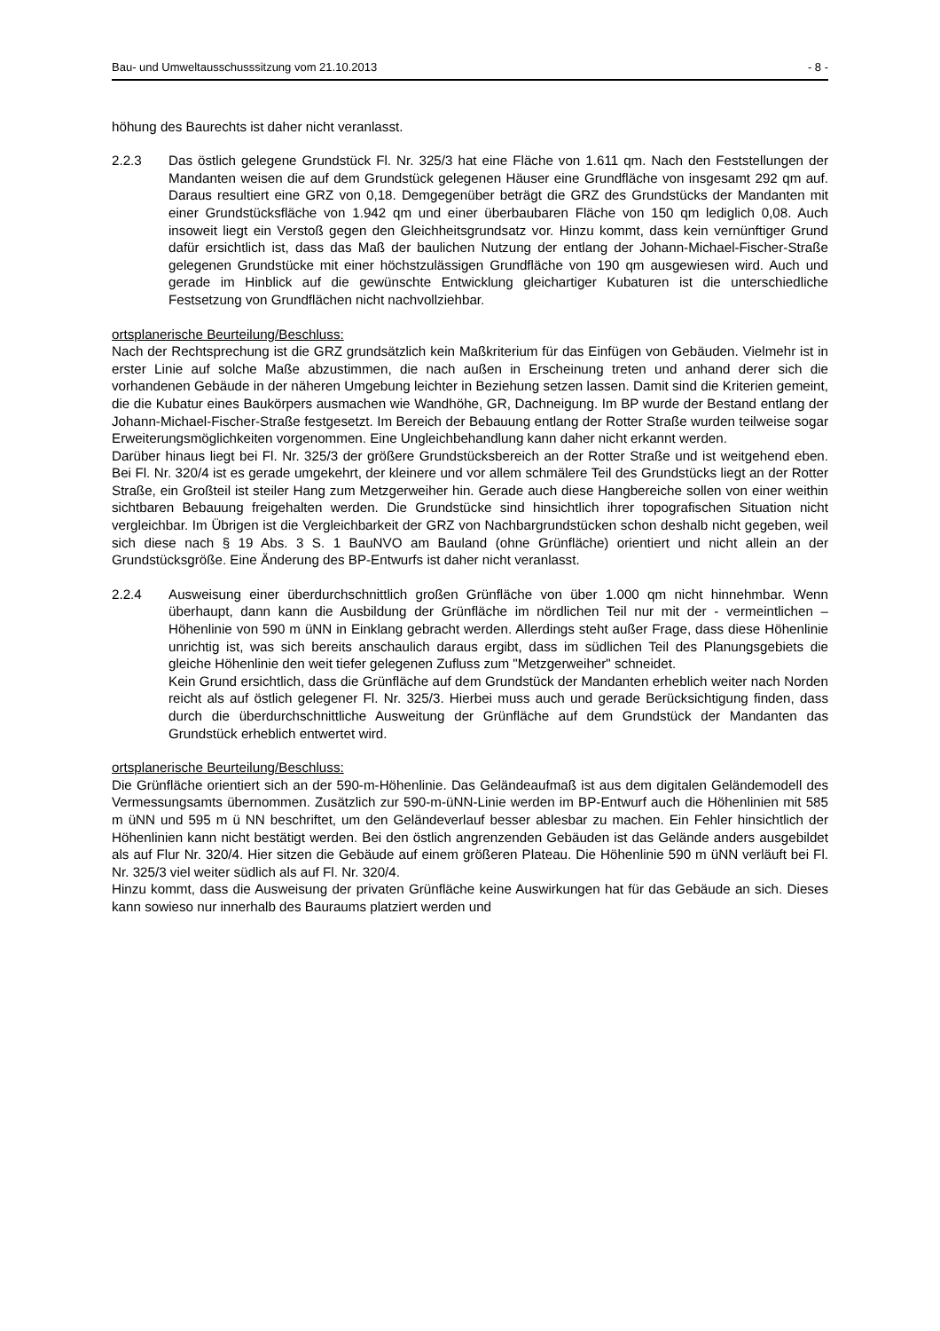Bau- und Umweltausschusssitzung vom 21.10.2013 - 8 -
höhung des Baurechts ist daher nicht veranlasst.
2.2.3 Das östlich gelegene Grundstück Fl. Nr. 325/3 hat eine Fläche von 1.611 qm. Nach den Feststellungen der Mandanten weisen die auf dem Grundstück gelegenen Häuser eine Grundfläche von insgesamt 292 qm auf. Daraus resultiert eine GRZ von 0,18. Demgegenüber beträgt die GRZ des Grundstücks der Mandanten mit einer Grundstücksfläche von 1.942 qm und einer überbaubaren Fläche von 150 qm lediglich 0,08. Auch insoweit liegt ein Verstoß gegen den Gleichheitsgrundsatz vor. Hinzu kommt, dass kein vernünftiger Grund dafür ersichtlich ist, dass das Maß der baulichen Nutzung der entlang der Johann-Michael-Fischer-Straße gelegenen Grundstücke mit einer höchstzulässigen Grundfläche von 190 qm ausgewiesen wird. Auch und gerade im Hinblick auf die gewünschte Entwicklung gleichartiger Kubaturen ist die unterschiedliche Festsetzung von Grundflächen nicht nachvollziehbar.
ortsplanerische Beurteilung/Beschluss:
Nach der Rechtsprechung ist die GRZ grundsätzlich kein Maßkriterium für das Einfügen von Gebäuden. Vielmehr ist in erster Linie auf solche Maße abzustimmen, die nach außen in Erscheinung treten und anhand derer sich die vorhandenen Gebäude in der näheren Umgebung leichter in Beziehung setzen lassen. Damit sind die Kriterien gemeint, die die Kubatur eines Baukörpers ausmachen wie Wandhöhe, GR, Dachneigung. Im BP wurde der Bestand entlang der Johann-Michael-Fischer-Straße festgesetzt. Im Bereich der Bebauung entlang der Rotter Straße wurden teilweise sogar Erweiterungsmöglichkeiten vorgenommen. Eine Ungleichbehandlung kann daher nicht erkannt werden.
Darüber hinaus liegt bei Fl. Nr. 325/3 der größere Grundstücksbereich an der Rotter Straße und ist weitgehend eben. Bei Fl. Nr. 320/4 ist es gerade umgekehrt, der kleinere und vor allem schmälere Teil des Grundstücks liegt an der Rotter Straße, ein Großteil ist steiler Hang zum Metzgerweiher hin. Gerade auch diese Hangbereiche sollen von einer weithin sichtbaren Bebauung freigehalten werden. Die Grundstücke sind hinsichtlich ihrer topografischen Situation nicht vergleichbar. Im Übrigen ist die Vergleichbarkeit der GRZ von Nachbargrundstücken schon deshalb nicht gegeben, weil sich diese nach § 19 Abs. 3 S. 1 BauNVO am Bauland (ohne Grünfläche) orientiert und nicht allein an der Grundstücksgröße. Eine Änderung des BP-Entwurfs ist daher nicht veranlasst.
2.2.4 Ausweisung einer überdurchschnittlich großen Grünfläche von über 1.000 qm nicht hinnehmbar. Wenn überhaupt, dann kann die Ausbildung der Grünfläche im nördlichen Teil nur mit der - vermeintlichen – Höhenlinie von 590 m üNN in Einklang gebracht werden. Allerdings steht außer Frage, dass diese Höhenlinie unrichtig ist, was sich bereits anschaulich daraus ergibt, dass im südlichen Teil des Planungsgebiets die gleiche Höhenlinie den weit tiefer gelegenen Zufluss zum "Metzgerweiher" schneidet.
Kein Grund ersichtlich, dass die Grünfläche auf dem Grundstück der Mandanten erheblich weiter nach Norden reicht als auf östlich gelegener Fl. Nr. 325/3. Hierbei muss auch und gerade Berücksichtigung finden, dass durch die überdurchschnittliche Ausweitung der Grünfläche auf dem Grundstück der Mandanten das Grundstück erheblich entwertet wird.
ortsplanerische Beurteilung/Beschluss:
Die Grünfläche orientiert sich an der 590-m-Höhenlinie. Das Geländeaufmaß ist aus dem digitalen Geländemodell des Vermessungsamts übernommen. Zusätzlich zur 590-m-üNN-Linie werden im BP-Entwurf auch die Höhenlinien mit 585 m üNN und 595 m ü NN beschriftet, um den Geländeverlauf besser ablesbar zu machen. Ein Fehler hinsichtlich der Höhenlinien kann nicht bestätigt werden. Bei den östlich angrenzenden Gebäuden ist das Gelände anders ausgebildet als auf Flur Nr. 320/4. Hier sitzen die Gebäude auf einem größeren Plateau. Die Höhenlinie 590 m üNN verläuft bei Fl. Nr. 325/3 viel weiter südlich als auf Fl. Nr. 320/4.
Hinzu kommt, dass die Ausweisung der privaten Grünfläche keine Auswirkungen hat für das Gebäude an sich. Dieses kann sowieso nur innerhalb des Bauraums platziert werden und